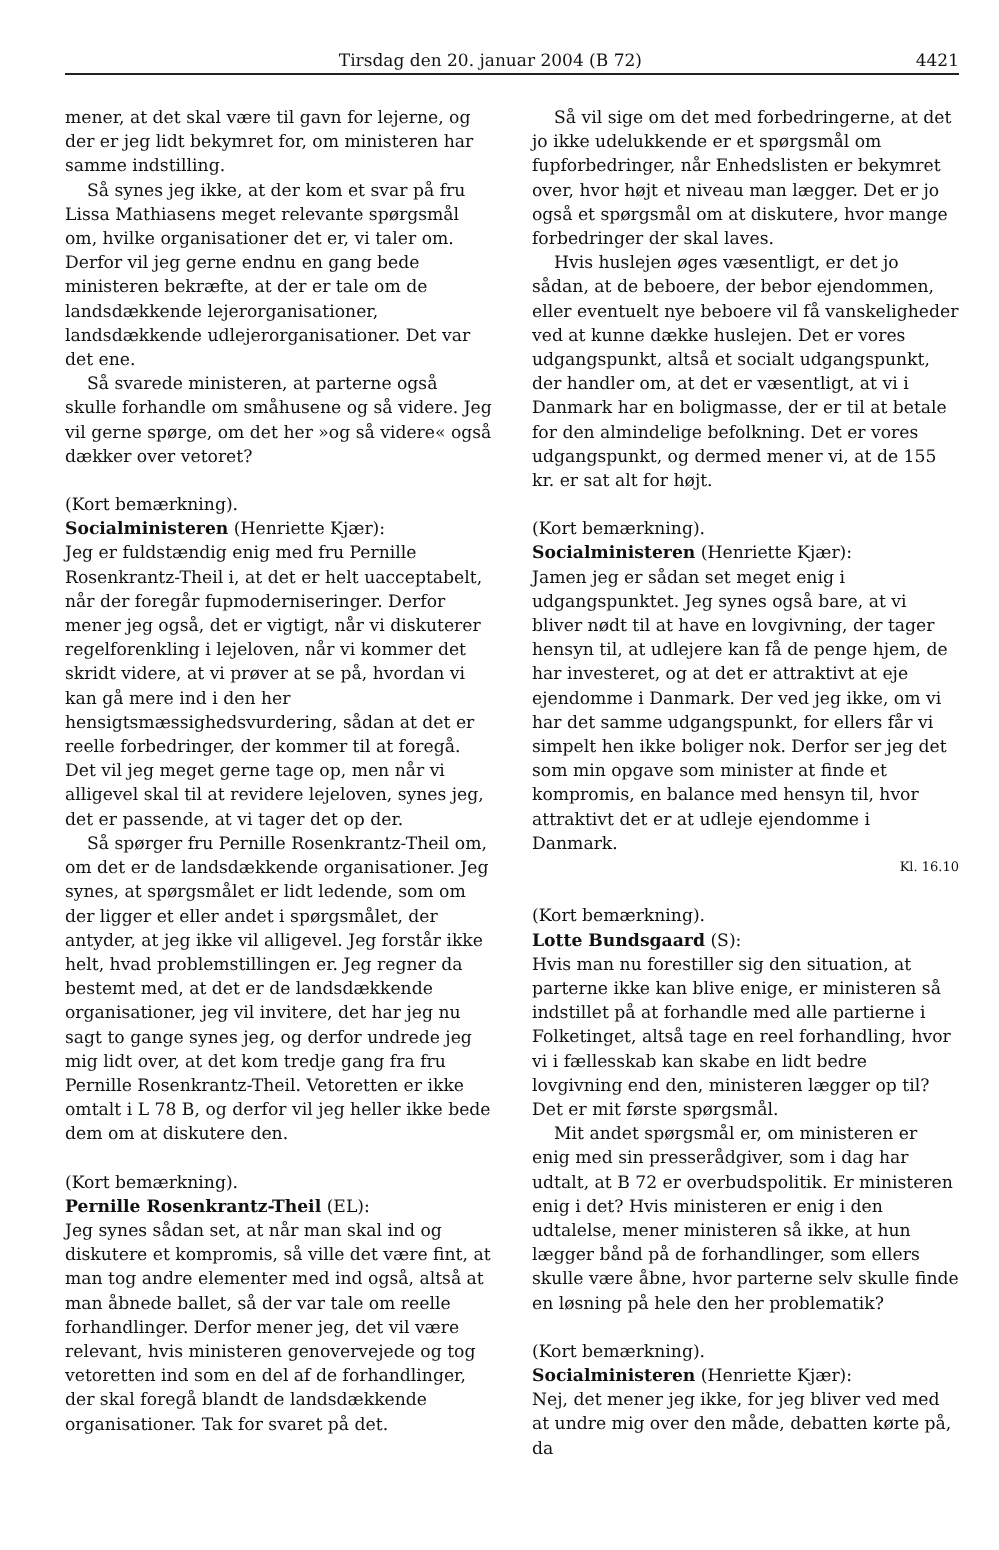Tirsdag den 20. januar 2004 (B 72) 4421
mener, at det skal være til gavn for lejerne, og der er jeg lidt bekymret for, om ministeren har samme indstilling.
Så synes jeg ikke, at der kom et svar på fru Lissa Mathiasens meget relevante spørgsmål om, hvilke organisationer det er, vi taler om. Derfor vil jeg gerne endnu en gang bede ministeren bekræfte, at der er tale om de landsdækkende lejerorganisationer, landsdækkende udlejerorganisationer. Det var det ene.
Så svarede ministeren, at parterne også skulle forhandle om småhusene og så videre. Jeg vil gerne spørge, om det her »og så videre« også dækker over vetoret?
(Kort bemærkning).
Socialministeren (Henriette Kjær):
Jeg er fuldstændig enig med fru Pernille Rosenkrantz-Theil i, at det er helt uacceptabelt, når der foregår fupmoderniseringer. Derfor mener jeg også, det er vigtigt, når vi diskuterer regelforenkling i lejeloven, når vi kommer det skridt videre, at vi prøver at se på, hvordan vi kan gå mere ind i den her hensigtsmæssighedsvurdering, sådan at det er reelle forbedringer, der kommer til at foregå. Det vil jeg meget gerne tage op, men når vi alligevel skal til at revidere lejeloven, synes jeg, det er passende, at vi tager det op der.
Så spørger fru Pernille Rosenkrantz-Theil om, om det er de landsdækkende organisationer. Jeg synes, at spørgsmålet er lidt ledende, som om der ligger et eller andet i spørgsmålet, der antyder, at jeg ikke vil alligevel. Jeg forstår ikke helt, hvad problemstillingen er. Jeg regner da bestemt med, at det er de landsdækkende organisationer, jeg vil invitere, det har jeg nu sagt to gange synes jeg, og derfor undrede jeg mig lidt over, at det kom tredje gang fra fru Pernille Rosenkrantz-Theil. Vetoretten er ikke omtalt i L 78 B, og derfor vil jeg heller ikke bede dem om at diskutere den.
(Kort bemærkning).
Pernille Rosenkrantz-Theil (EL):
Jeg synes sådan set, at når man skal ind og diskutere et kompromis, så ville det være fint, at man tog andre elementer med ind også, altså at man åbnede ballet, så der var tale om reelle forhandlinger. Derfor mener jeg, det vil være relevant, hvis ministeren genovervejede og tog vetoretten ind som en del af de forhandlinger, der skal foregå blandt de landsdækkende organisationer. Tak for svaret på det.
Så vil sige om det med forbedringerne, at det jo ikke udelukkende er et spørgsmål om fupforbedringer, når Enhedslisten er bekymret over, hvor højt et niveau man lægger. Det er jo også et spørgsmål om at diskutere, hvor mange forbedringer der skal laves.
Hvis huslejen øges væsentligt, er det jo sådan, at de beboere, der bebor ejendommen, eller eventuelt nye beboere vil få vanskeligheder ved at kunne dække huslejen. Det er vores udgangspunkt, altså et socialt udgangspunkt, der handler om, at det er væsentligt, at vi i Danmark har en boligmasse, der er til at betale for den almindelige befolkning. Det er vores udgangspunkt, og dermed mener vi, at de 155 kr. er sat alt for højt.
(Kort bemærkning).
Socialministeren (Henriette Kjær):
Jamen jeg er sådan set meget enig i udgangspunktet. Jeg synes også bare, at vi bliver nødt til at have en lovgivning, der tager hensyn til, at udlejere kan få de penge hjem, de har investeret, og at det er attraktivt at eje ejendomme i Danmark. Der ved jeg ikke, om vi har det samme udgangspunkt, for ellers får vi simpelt hen ikke boliger nok. Derfor ser jeg det som min opgave som minister at finde et kompromis, en balance med hensyn til, hvor attraktivt det er at udleje ejendomme i Danmark.
Kl. 16.10
(Kort bemærkning).
Lotte Bundsgaard (S):
Hvis man nu forestiller sig den situation, at parterne ikke kan blive enige, er ministeren så indstillet på at forhandle med alle partierne i Folketinget, altså tage en reel forhandling, hvor vi i fællesskab kan skabe en lidt bedre lovgivning end den, ministeren lægger op til? Det er mit første spørgsmål.
Mit andet spørgsmål er, om ministeren er enig med sin presserådgiver, som i dag har udtalt, at B 72 er overbudspolitik. Er ministeren enig i det? Hvis ministeren er enig i den udtalelse, mener ministeren så ikke, at hun lægger bånd på de forhandlinger, som ellers skulle være åbne, hvor parterne selv skulle finde en løsning på hele den her problematik?
(Kort bemærkning).
Socialministeren (Henriette Kjær):
Nej, det mener jeg ikke, for jeg bliver ved med at undre mig over den måde, debatten kørte på, da